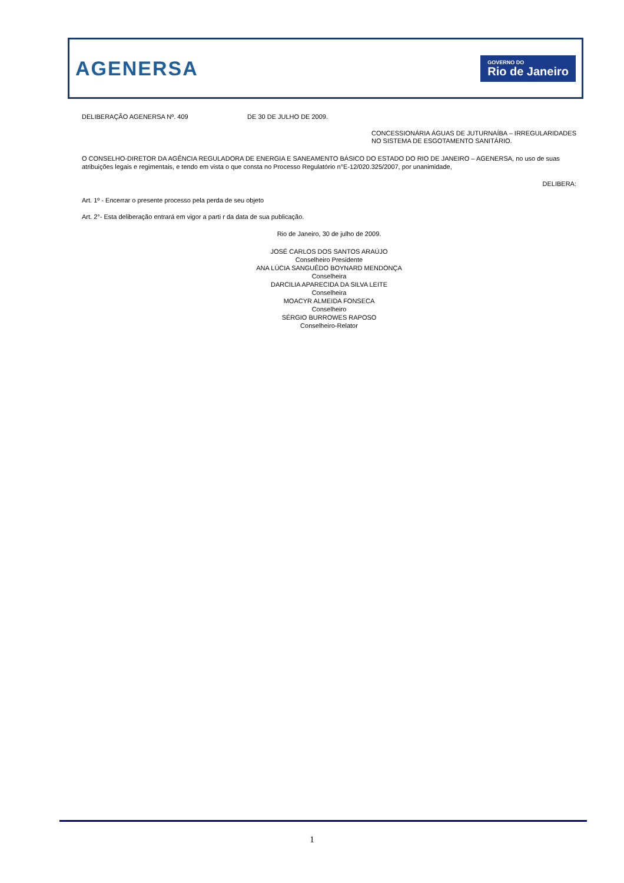AGENERSA
GOVERNO DO
Rio de Janeiro
DELIBERAÇÃO AGENERSA Nº. 409 DE 30 DE JULHO DE 2009.
CONCESSIONÁRIA ÁGUAS DE JUTURNAÍBA – IRREGULARIDADES NO SISTEMA DE ESGOTAMENTO SANITÁRIO.
O CONSELHO-DIRETOR DA AGÊNCIA REGULADORA DE ENERGIA E SANEAMENTO BÁSICO DO ESTADO DO RIO DE JANEIRO – AGENERSA, no uso de suas atribuições legais e regimentais, e tendo em vista o que consta no Processo Regulatório n°E-12/020.325/2007, por unanimidade,
DELIBERA:
Art. 1º - Encerrar o presente processo pela perda de seu objeto
Art. 2°- Esta deliberação entrará em vigor a parti r da data de sua publicação.
Rio de Janeiro, 30 de julho de 2009.
JOSÉ CARLOS DOS SANTOS ARAÚJO
Conselheiro Presidente
ANA LÚCIA SANGUÊDO BOYNARD MENDONÇA
Conselheira
DARCILIA APARECIDA DA SILVA LEITE
Conselheira
MOACYR ALMEIDA FONSECA
Conselheiro
SÉRGIO BURROWES RAPOSO
Conselheiro-Relator
1